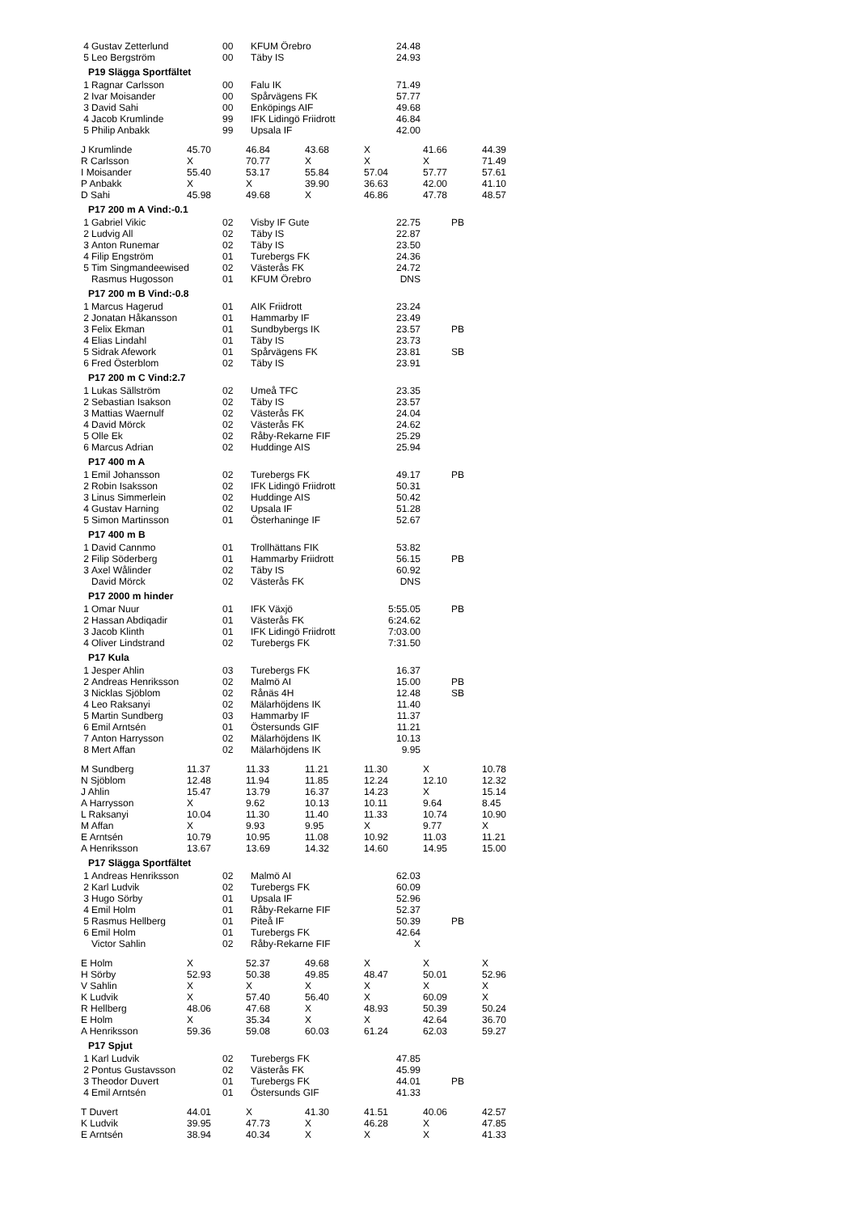| 4 | Gustav Zetterlund | 00 | KFUM Örebro | 24.48 | |
| 5 | Leo Bergström | 00 | Täby IS | 24.93 | |
P19 Slägga Sportfältet
| 1 | Ragnar Carlsson | 00 | Falu IK | 71.49 | |
| 2 | Ivar Moisander | 00 | Spårvägens FK | 57.77 | |
| 3 | David Sahi | 00 | Enköpings AIF | 49.68 | |
| 4 | Jacob Krumlinde | 99 | IFK Lidingö Friidrott | 46.84 | |
| 5 | Philip Anbakk | 99 | Upsala IF | 42.00 | |
| J Krumlinde | 45.70 | 46.84 | 43.68 | X | 41.66 | 44.39 |
| R Carlsson | X | 70.77 | X | X | X | 71.49 |
| I Moisander | 55.40 | 53.17 | 55.84 | 57.04 | 57.77 | 57.61 |
| P Anbakk | X | X | 39.90 | 36.63 | 42.00 | 41.10 |
| D Sahi | 45.98 | 49.68 | X | 46.86 | 47.78 | 48.57 |
P17 200 m A Vind:-0.1
| 1 | Gabriel Vikic | 02 | Visby IF Gute | 22.75 | PB |
| 2 | Ludvig All | 02 | Täby IS | 22.87 | |
| 3 | Anton Runemar | 02 | Täby IS | 23.50 | |
| 4 | Filip Engström | 01 | Turebergs FK | 24.36 | |
| 5 | Tim Singmandeewised | 02 | Västerås FK | 24.72 | |
| | Rasmus Hugosson | 01 | KFUM Örebro | DNS | |
P17 200 m B Vind:-0.8
| 1 | Marcus Hagerud | 01 | AIK Friidrott | 23.24 | |
| 2 | Jonatan Håkansson | 01 | Hammarby IF | 23.49 | |
| 3 | Felix Ekman | 01 | Sundbybergs IK | 23.57 | PB |
| 4 | Elias Lindahl | 01 | Täby IS | 23.73 | |
| 5 | Sidrak Afework | 01 | Spårvägens FK | 23.81 | SB |
| 6 | Fred Österblom | 02 | Täby IS | 23.91 | |
P17 200 m C Vind:2.7
| 1 | Lukas Sällström | 02 | Umeå TFC | 23.35 | |
| 2 | Sebastian Isakson | 02 | Täby IS | 23.57 | |
| 3 | Mattias Waernulf | 02 | Västerås FK | 24.04 | |
| 4 | David Mörck | 02 | Västerås FK | 24.62 | |
| 5 | Olle Ek | 02 | Råby-Rekarne FIF | 25.29 | |
| 6 | Marcus Adrian | 02 | Huddinge AIS | 25.94 | |
P17 400 m A
| 1 | Emil Johansson | 02 | Turebergs FK | 49.17 | PB |
| 2 | Robin Isaksson | 02 | IFK Lidingö Friidrott | 50.31 | |
| 3 | Linus Simmerlein | 02 | Huddinge AIS | 50.42 | |
| 4 | Gustav Harning | 02 | Upsala IF | 51.28 | |
| 5 | Simon Martinsson | 01 | Österhaninge IF | 52.67 | |
P17 400 m B
| 1 | David Cannmo | 01 | Trollhättans FIK | 53.82 | |
| 2 | Filip Söderberg | 01 | Hammarby Friidrott | 56.15 | PB |
| 3 | Axel Wålinder | 02 | Täby IS | 60.92 | |
| | David Mörck | 02 | Västerås FK | DNS | |
P17 2000 m hinder
| 1 | Omar Nuur | 01 | IFK Växjö | 5:55.05 | PB |
| 2 | Hassan Abdiqadir | 01 | Västerås FK | 6:24.62 | |
| 3 | Jacob Klinth | 01 | IFK Lidingö Friidrott | 7:03.00 | |
| 4 | Oliver Lindstrand | 02 | Turebergs FK | 7:31.50 | |
P17 Kula
| 1 | Jesper Ahlin | 03 | Turebergs FK | 16.37 | |
| 2 | Andreas Henriksson | 02 | Malmö AI | 15.00 | PB |
| 3 | Nicklas Sjöblom | 02 | Rånäs 4H | 12.48 | SB |
| 4 | Leo Raksanyi | 02 | Mälarhöjdens IK | 11.40 | |
| 5 | Martin Sundberg | 03 | Hammarby IF | 11.37 | |
| 6 | Emil Arntsén | 01 | Östersunds GIF | 11.21 | |
| 7 | Anton Harrysson | 02 | Mälarhöjdens IK | 10.13 | |
| 8 | Mert Affan | 02 | Mälarhöjdens IK | 9.95 | |
| M Sundberg | 11.37 | 11.33 | 11.21 | 11.30 | X | 10.78 |
| N Sjöblom | 12.48 | 11.94 | 11.85 | 12.24 | 12.10 | 12.32 |
| J Ahlin | 15.47 | 13.79 | 16.37 | 14.23 | X | 15.14 |
| A Harrysson | X | 9.62 | 10.13 | 10.11 | 9.64 | 8.45 |
| L Raksanyi | 10.04 | 11.30 | 11.40 | 11.33 | 10.74 | 10.90 |
| M Affan | X | 9.93 | 9.95 | X | 9.77 | X |
| E Arntsén | 10.79 | 10.95 | 11.08 | 10.92 | 11.03 | 11.21 |
| A Henriksson | 13.67 | 13.69 | 14.32 | 14.60 | 14.95 | 15.00 |
P17 Slägga Sportfältet
| 1 | Andreas Henriksson | 02 | Malmö AI | 62.03 | |
| 2 | Karl Ludvik | 02 | Turebergs FK | 60.09 | |
| 3 | Hugo Sörby | 01 | Upsala IF | 52.96 | |
| 4 | Emil Holm | 01 | Råby-Rekarne FIF | 52.37 | |
| 5 | Rasmus Hellberg | 01 | Piteå IF | 50.39 | PB |
| 6 | Emil Holm | 01 | Turebergs FK | 42.64 | |
| | Victor Sahlin | 02 | Råby-Rekarne FIF | X | |
| E Holm | X | 52.37 | 49.68 | X | X | X |
| H Sörby | 52.93 | 50.38 | 49.85 | 48.47 | 50.01 | 52.96 |
| V Sahlin | X | X | X | X | X | X |
| K Ludvik | X | 57.40 | 56.40 | X | 60.09 | X |
| R Hellberg | 48.06 | 47.68 | X | 48.93 | 50.39 | 50.24 |
| E Holm | X | 35.34 | X | X | 42.64 | 36.70 |
| A Henriksson | 59.36 | 59.08 | 60.03 | 61.24 | 62.03 | 59.27 |
P17 Spjut
| 1 | Karl Ludvik | 02 | Turebergs FK | 47.85 | |
| 2 | Pontus Gustavsson | 02 | Västerås FK | 45.99 | |
| 3 | Theodor Duvert | 01 | Turebergs FK | 44.01 | PB |
| 4 | Emil Arntsén | 01 | Östersunds GIF | 41.33 | |
| T Duvert | 44.01 | X | 41.30 | 41.51 | 40.06 | 42.57 |
| K Ludvik | 39.95 | 47.73 | X | 46.28 | X | 47.85 |
| E Arntsén | 38.94 | 40.34 | X | X | X | 41.33 |